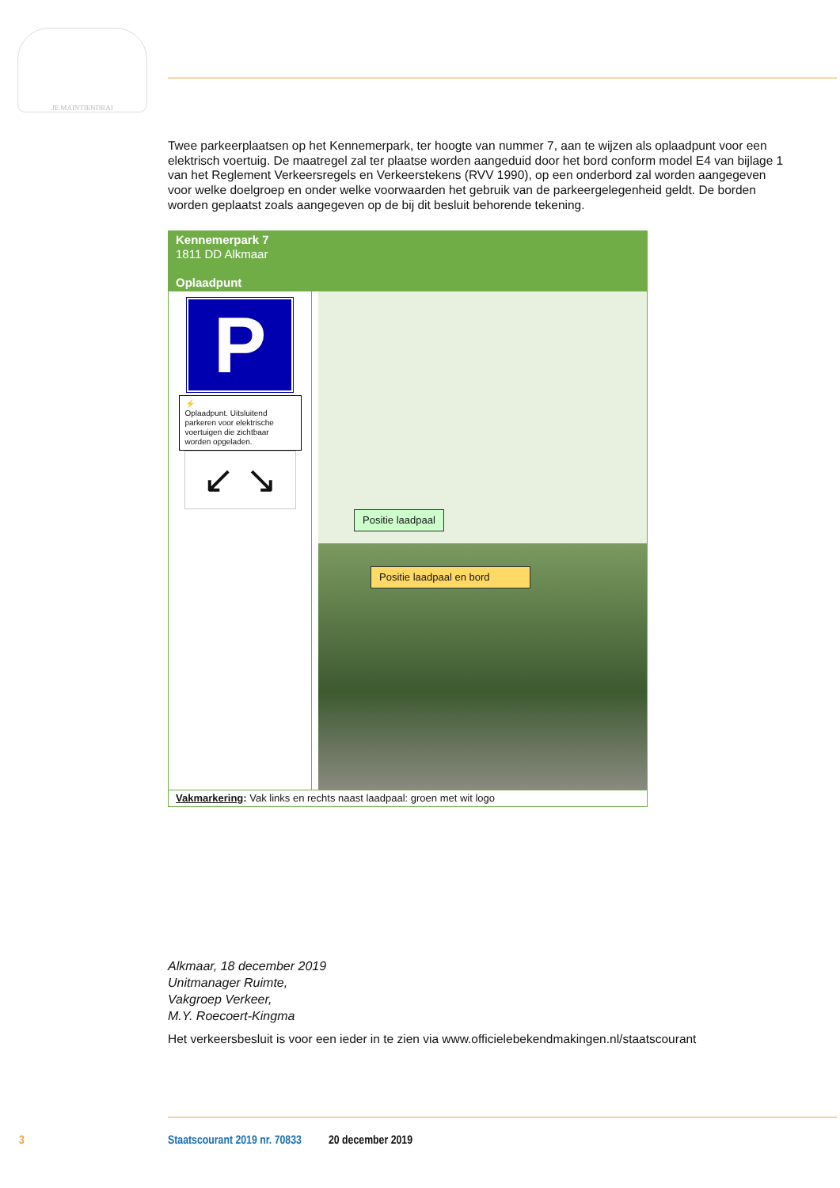JE MAINTIENDRAI
Twee parkeerplaatsen op het Kennemerpark, ter hoogte van nummer 7, aan te wijzen als oplaadpunt voor een elektrisch voertuig. De maatregel zal ter plaatse worden aangeduid door het bord conform model E4 van bijlage 1 van het Reglement Verkeersregels en Verkeerstekens (RVV 1990), op een onderbord zal worden aangegeven voor welke doelgroep en onder welke voorwaarden het gebruik van de parkeergelegenheid geldt. De borden worden geplaatst zoals aangegeven op de bij dit besluit behorende tekening.
Kennemerpark 7
1811 DD Alkmaar
Oplaadpunt
P
⚡
Oplaadpunt. Uitsluitend parkeren voor elektrische voertuigen die zichtbaar worden opgeladen.
↙ ↘
Positie laadpaal
Positie laadpaal en bord
Vakmarkering: Vak links en rechts naast laadpaal: groen met wit logo
Alkmaar, 18 december 2019
Unitmanager Ruimte,
Vakgroep Verkeer,
M.Y. Roecoert-Kingma
Het verkeersbesluit is voor een ieder in te zien via www.officielebekendmakingen.nl/staatscourant
3 Staatscourant 2019 nr. 70833 20 december 2019